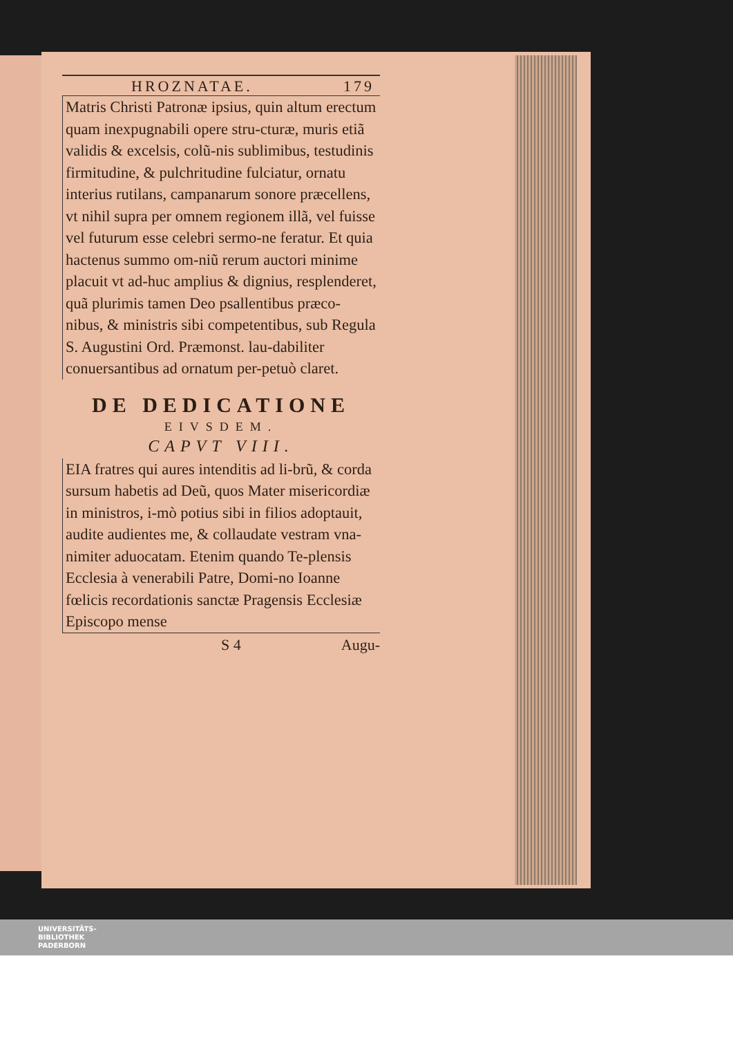HROZNATAE. 179
Matris Christi Patronæ ipsius, quin altum erectum quam inexpugnabili opere stru-cturæ, muris etiã validis & excelsis, colũ-nis sublimibus, testudinis firmitudine, & pulchritudine fulciatur, ornatu interius rutilans, campanarum sonore præcellens, vt nihil supra per omnem regionem illã, vel fuisse vel futurum esse celebri sermo-ne feratur. Et quia hactenus summo om-niũ rerum auctori minime placuit vt ad-huc amplius & dignius, resplenderet, quã plurimis tamen Deo psallentibus præco-nibus, & ministris sibi competentibus, sub Regula S. Augustini Ord. Præmonst. lau-dabiliter conuersantibus ad ornatum per-petuò claret.
DE DEDICATIONE
EIVSDEM.
CAPVT VIII.
EIA fratres qui aures intenditis ad li-brũ, & corda sursum habetis ad Deũ, quos Mater misericordiæ in ministros, i-mò potius sibi in filios adoptauit, audite audientes me, & collaudate vestram vna-nimiter aduocatam. Etenim quando Te-plensis Ecclesia à venerabili Patre, Domi-no Ioanne fœlicis recordationis sanctæ Pragensis Ecclesiæ Episcopo mense
S 4 Augu-
UNIVERSITÄTS-
BIBLIOTHEK
PADERBORN